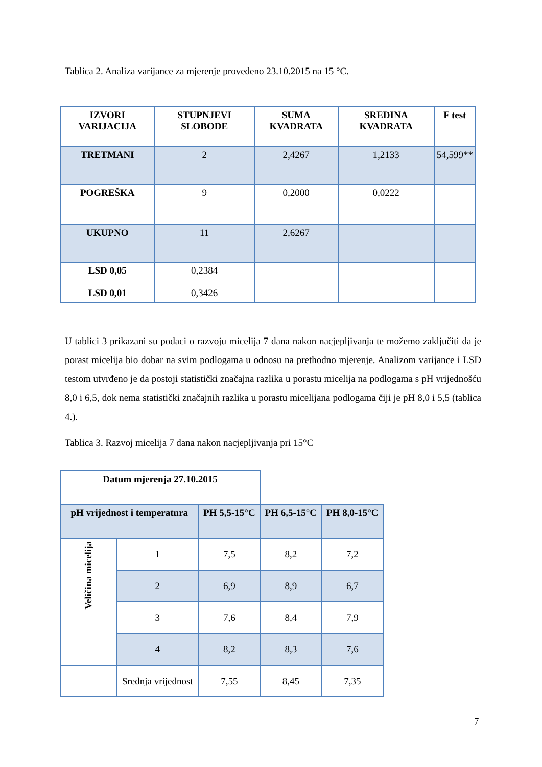Tablica 2. Analiza varijance za mjerenje provedeno 23.10.2015 na 15 °C.
| IZVORI VARIJACIJA | STUPNJEVI SLOBODE | SUMA KVADRATA | SREDINA KVADRATA | F test |
| --- | --- | --- | --- | --- |
| TRETMANI | 2 | 2,4267 | 1,2133 | 54,599** |
| POGREŠKA | 9 | 0,2000 | 0,0222 | |
| UKUPNO | 11 | 2,6267 | | |
| LSD 0,05 LSD 0,01 | 0,2384 0,3426 | | | |
U tablici 3 prikazani su podaci o razvoju micelija 7 dana nakon nacjepljivanja te možemo zaključiti da je porast micelija bio dobar na svim podlogama u odnosu na prethodno mjerenje. Analizom varijance i LSD testom utvrđeno je da postoji statistički značajna razlika u porastu micelija na podlogama s pH vrijednošću 8,0 i 6,5, dok nema statistički značajnih razlika u porastu micelijana podlogama čiji je pH 8,0 i 5,5 (tablica 4.).
Tablica 3. Razvoj micelija 7 dana nakon nacjepljivanja pri 15°C
| Datum mjerenja 27.10.2015 | | | | |
| --- | --- | --- | --- | --- |
| pH vrijednost i temperatura | | PH 5,5-15°C | PH 6,5-15°C | PH 8,0-15°C |
| Veličina micelija | 1 | 7,5 | 8,2 | 7,2 |
| | 2 | 6,9 | 8,9 | 6,7 |
| | 3 | 7,6 | 8,4 | 7,9 |
| | 4 | 8,2 | 8,3 | 7,6 |
| | Srednja vrijednost | 7,55 | 8,45 | 7,35 |
7